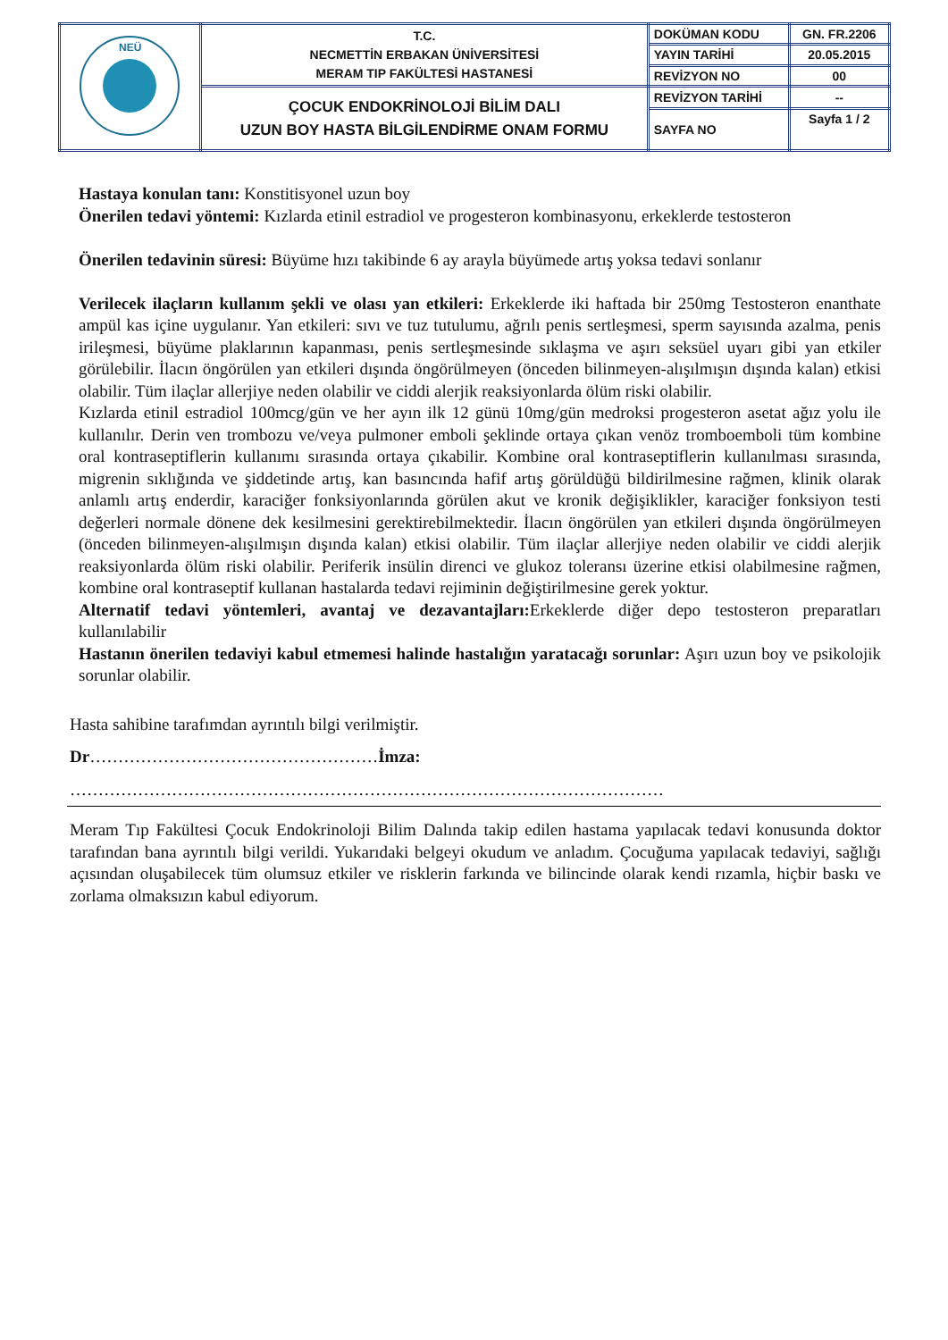| NEÜ | T.C. NECMETTİN ERBAKAN ÜNİVERSİTESİ MERAM TIP FAKÜLTESİ HASTANESİ | DOKÜMAN KODU | GN. FR.2206 |
| | | YAYIN TARİHİ | 20.05.2015 |
| | | REVİZYON NO | 00 |
| | ÇOCUK ENDOKRİNOLOJİ BİLİM DALI UZUN BOY HASTA BİLGİLENDİRME ONAM FORMU | REVİZYON TARİHİ | -- |
| | | SAYFA NO | Sayfa 1 / 2 |
Hastaya konulan tanı: Konstitisyonel uzun boy
Önerilen tedavi yöntemi: Kızlarda etinil estradiol ve progesteron kombinasyonu, erkeklerde testosteron
Önerilen tedavinin süresi: Büyüme hızı takibinde 6 ay arayla büyümede artış yoksa tedavi sonlanır
Verilecek ilaçların kullanım şekli ve olası yan etkileri: Erkeklerde iki haftada bir 250mg Testosteron enanthate ampül kas içine uygulanır. Yan etkileri: sıvı ve tuz tutulumu, ağrılı penis sertleşmesi, sperm sayısında azalma, penis irileşmesi, büyüme plaklarının kapanması, penis sertleşmesinde sıklaşma ve aşırı seksüel uyarı gibi yan etkiler görülebilir. İlacın öngörülen yan etkileri dışında öngörülmeyen (önceden bilinmeyen-alışılmışın dışında kalan) etkisi olabilir. Tüm ilaçlar allerjiye neden olabilir ve ciddi alerjik reaksiyonlarda ölüm riski olabilir.
Kızlarda etinil estradiol 100mcg/gün ve her ayın ilk 12 günü 10mg/gün medroksi progesteron asetat ağız yolu ile kullanılır. Derin ven trombozu ve/veya pulmoner emboli şeklinde ortaya çıkan venöz tromboemboli tüm kombine oral kontraseptiflerin kullanımı sırasında ortaya çıkabilir. Kombine oral kontraseptiflerin kullanılması sırasında, migrenin sıklığında ve şiddetinde artış, kan basıncında hafif artış görüldüğü bildirilmesine rağmen, klinik olarak anlamlı artış enderdir, karaciğer fonksiyonlarında görülen akut ve kronik değişiklikler, karaciğer fonksiyon testi değerleri normale dönene dek kesilmesini gerektirebilmektedir. İlacın öngörülen yan etkileri dışında öngörülmeyen (önceden bilinmeyen-alışılmışın dışında kalan) etkisi olabilir. Tüm ilaçlar allerjiye neden olabilir ve ciddi alerjik reaksiyonlarda ölüm riski olabilir. Periferik insülin direnci ve glukoz toleransı üzerine etkisi olabilmesine rağmen, kombine oral kontraseptif kullanan hastalarda tedavi rejiminin değiştirilmesine gerek yoktur.
Alternatif tedavi yöntemleri, avantaj ve dezavantajları: Erkeklerde diğer depo testosteron preparatları kullanılabilir
Hastanın önerilen tedaviyi kabul etmemesi halinde hastalığın yaratacağı sorunlar: Aşırı uzun boy ve psikolojik sorunlar olabilir.
Hasta sahibine tarafımdan ayrıntılı bilgi verilmiştir.
Dr……………………………………………İmza:
……………………………………………………………………………………………
Meram Tıp Fakültesi Çocuk Endokrinoloji Bilim Dalında takip edilen hastama yapılacak tedavi konusunda doktor tarafından bana ayrıntılı bilgi verildi. Yukarıdaki belgeyi okudum ve anladım. Çocuğuma yapılacak tedaviyi, sağlığı açısından oluşabilecek tüm olumsuz etkiler ve risklerin farkında ve bilincinde olarak kendi rızamla, hiçbir baskı ve zorlama olmaksızın kabul ediyorum.